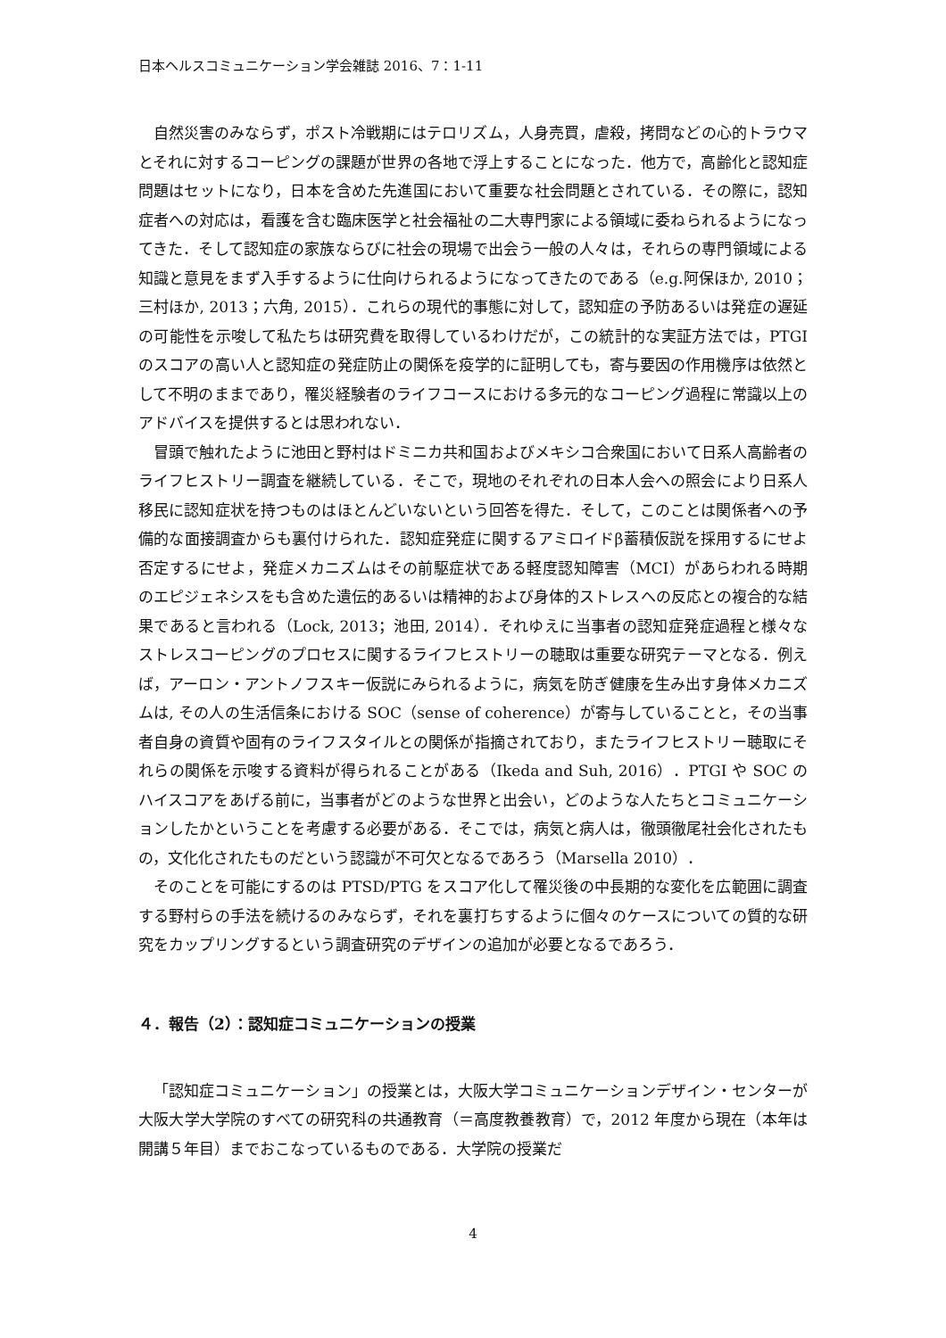日本ヘルスコミュニケーション学会雑誌 2016、7：1-11
自然災害のみならず，ポスト冷戦期にはテロリズム，人身売買，虐殺，拷問などの心的トラウマとそれに対するコーピングの課題が世界の各地で浮上することになった．他方で，高齢化と認知症問題はセットになり，日本を含めた先進国において重要な社会問題とされている．その際に，認知症者への対応は，看護を含む臨床医学と社会福祉の二大専門家による領域に委ねられるようになってきた．そして認知症の家族ならびに社会の現場で出会う一般の人々は，それらの専門領域による知識と意見をまず入手するように仕向けられるようになってきたのである（e.g.阿保ほか, 2010；三村ほか, 2013；六角, 2015）．これらの現代的事態に対して，認知症の予防あるいは発症の遅延の可能性を示唆して私たちは研究費を取得しているわけだが，この統計的な実証方法では，PTGI のスコアの高い人と認知症の発症防止の関係を疫学的に証明しても，寄与要因の作用機序は依然として不明のままであり，罹災経験者のライフコースにおける多元的なコーピング過程に常識以上のアドバイスを提供するとは思われない．
冒頭で触れたように池田と野村はドミニカ共和国およびメキシコ合衆国において日系人高齢者のライフヒストリー調査を継続している．そこで，現地のそれぞれの日本人会への照会により日系人移民に認知症状を持つものはほとんどいないという回答を得た．そして，このことは関係者への予備的な面接調査からも裏付けられた．認知症発症に関するアミロイドβ蓄積仮説を採用するにせよ否定するにせよ，発症メカニズムはその前駆症状である軽度認知障害（MCI）があらわれる時期のエピジェネシスをも含めた遺伝的あるいは精神的および身体的ストレスへの反応との複合的な結果であると言われる（Lock, 2013；池田, 2014）．それゆえに当事者の認知症発症過程と様々なストレスコーピングのプロセスに関するライフヒストリーの聴取は重要な研究テーマとなる．例えば，アーロン・アントノフスキー仮説にみられるように，病気を防ぎ健康を生み出す身体メカニズムは, その人の生活信条における SOC（sense of coherence）が寄与していることと，その当事者自身の資質や固有のライフスタイルとの関係が指摘されており，またライフヒストリー聴取にそれらの関係を示唆する資料が得られることがある（Ikeda and Suh, 2016）．PTGI や SOC のハイスコアをあげる前に，当事者がどのような世界と出会い，どのような人たちとコミュニケーションしたかということを考慮する必要がある．そこでは，病気と病人は，徹頭徹尾社会化されたもの，文化化されたものだという認識が不可欠となるであろう（Marsella 2010）．
そのことを可能にするのは PTSD/PTG をスコア化して罹災後の中長期的な変化を広範囲に調査する野村らの手法を続けるのみならず，それを裏打ちするように個々のケースについての質的な研究をカップリングするという調査研究のデザインの追加が必要となるであろう．
４．報告（2）：認知症コミュニケーションの授業
「認知症コミュニケーション」の授業とは，大阪大学コミュニケーションデザイン・センターが大阪大学大学院のすべての研究科の共通教育（＝高度教養教育）で，2012 年度から現在（本年は開講５年目）までおこなっているものである．大学院の授業だ
4